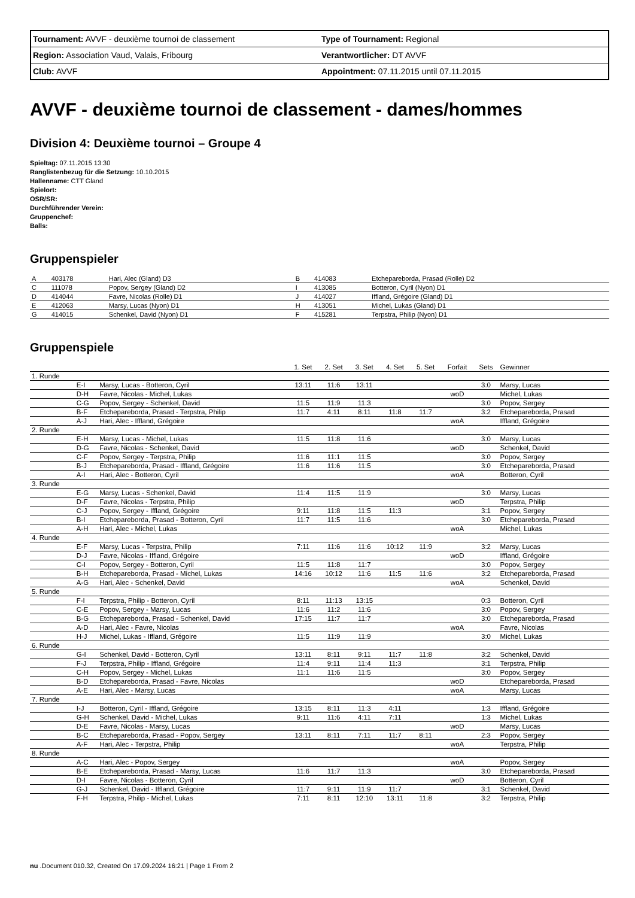| Tournament: AVVF - deuxième tournoi de classement | Type of Tournament: Regional |
| Region: Association Vaud, Valais, Fribourg | Verantwortlicher: DT AVVF |
| Club: AVVF | Appointment: 07.11.2015 until 07.11.2015 |
AVVF - deuxième tournoi de classement - dames/hommes
Division 4: Deuxième tournoi – Groupe 4
Spieltag: 07.11.2015 13:30
Ranglistenbezug für die Setzung: 10.10.2015
Hallenname: CTT Gland
Spielort:
OSR/SR:
Durchführender Verein:
Gruppenchef:
Balls:
Gruppenspieler
| A | 403178 | Hari, Alec (Gland) D3 | B | 414083 | Etchepareborda, Prasad (Rolle) D2 |
| C | 111078 | Popov, Sergey (Gland) D2 | I | 413085 | Botteron, Cyril (Nyon) D1 |
| D | 414044 | Favre, Nicolas (Rolle) D1 | J | 414027 | Iffland, Grégoire (Gland) D1 |
| E | 412063 | Marsy, Lucas (Nyon) D1 | H | 413051 | Michel, Lukas (Gland) D1 |
| G | 414015 | Schenkel, David (Nyon) D1 | F | 415281 | Terpstra, Philip (Nyon) D1 |
Gruppenspiele
| | | | 1. Set | 2. Set | 3. Set | 4. Set | 5. Set | Forfait | Sets | Gewinner |
| --- | --- | --- | --- | --- | --- | --- | --- | --- | --- | --- |
| 1. Runde | | | | | | | | | | |
| | E-I | Marsy, Lucas - Botteron, Cyril | 13:11 | 11:6 | 13:11 | | | | 3:0 | Marsy, Lucas |
| | D-H | Favre, Nicolas - Michel, Lukas | | | | | | woD | | Michel, Lukas |
| | C-G | Popov, Sergey - Schenkel, David | 11:5 | 11:9 | 11:3 | | | | 3:0 | Popov, Sergey |
| | B-F | Etchepareborda, Prasad - Terpstra, Philip | 11:7 | 4:11 | 8:11 | 11:8 | 11:7 | | 3:2 | Etchepareborda, Prasad |
| | A-J | Hari, Alec - Iffland, Grégoire | | | | | | woA | | Iffland, Grégoire |
| 2. Runde | | | | | | | | | | |
| | E-H | Marsy, Lucas - Michel, Lukas | 11:5 | 11:8 | 11:6 | | | | 3:0 | Marsy, Lucas |
| | D-G | Favre, Nicolas - Schenkel, David | | | | | | woD | | Schenkel, David |
| | C-F | Popov, Sergey - Terpstra, Philip | 11:6 | 11:1 | 11:5 | | | | 3:0 | Popov, Sergey |
| | B-J | Etchepareborda, Prasad - Iffland, Grégoire | 11:6 | 11:6 | 11:5 | | | | 3:0 | Etchepareborda, Prasad |
| | A-I | Hari, Alec - Botteron, Cyril | | | | | | woA | | Botteron, Cyril |
| 3. Runde | | | | | | | | | | |
| | E-G | Marsy, Lucas - Schenkel, David | 11:4 | 11:5 | 11:9 | | | | 3:0 | Marsy, Lucas |
| | D-F | Favre, Nicolas - Terpstra, Philip | | | | | | woD | | Terpstra, Philip |
| | C-J | Popov, Sergey - Iffland, Grégoire | 9:11 | 11:8 | 11:5 | 11:3 | | | 3:1 | Popov, Sergey |
| | B-I | Etchepareborda, Prasad - Botteron, Cyril | 11:7 | 11:5 | 11:6 | | | | 3:0 | Etchepareborda, Prasad |
| | A-H | Hari, Alec - Michel, Lukas | | | | | | woA | | Michel, Lukas |
| 4. Runde | | | | | | | | | | |
| | E-F | Marsy, Lucas - Terpstra, Philip | 7:11 | 11:6 | 11:6 | 10:12 | 11:9 | | 3:2 | Marsy, Lucas |
| | D-J | Favre, Nicolas - Iffland, Grégoire | | | | | | woD | | Iffland, Grégoire |
| | C-I | Popov, Sergey - Botteron, Cyril | 11:5 | 11:8 | 11:7 | | | | 3:0 | Popov, Sergey |
| | B-H | Etchepareborda, Prasad - Michel, Lukas | 14:16 | 10:12 | 11:6 | 11:5 | 11:6 | | 3:2 | Etchepareborda, Prasad |
| | A-G | Hari, Alec - Schenkel, David | | | | | | woA | | Schenkel, David |
| 5. Runde | | | | | | | | | | |
| | F-I | Terpstra, Philip - Botteron, Cyril | 8:11 | 11:13 | 13:15 | | | | 0:3 | Botteron, Cyril |
| | C-E | Popov, Sergey - Marsy, Lucas | 11:6 | 11:2 | 11:6 | | | | 3:0 | Popov, Sergey |
| | B-G | Etchepareborda, Prasad - Schenkel, David | 17:15 | 11:7 | 11:7 | | | | 3:0 | Etchepareborda, Prasad |
| | A-D | Hari, Alec - Favre, Nicolas | | | | | | woA | | Favre, Nicolas |
| | H-J | Michel, Lukas - Iffland, Grégoire | 11:5 | 11:9 | 11:9 | | | | 3:0 | Michel, Lukas |
| 6. Runde | | | | | | | | | | |
| | G-I | Schenkel, David - Botteron, Cyril | 13:11 | 8:11 | 9:11 | 11:7 | 11:8 | | 3:2 | Schenkel, David |
| | F-J | Terpstra, Philip - Iffland, Grégoire | 11:4 | 9:11 | 11:4 | 11:3 | | | 3:1 | Terpstra, Philip |
| | C-H | Popov, Sergey - Michel, Lukas | 11:1 | 11:6 | 11:5 | | | | 3:0 | Popov, Sergey |
| | B-D | Etchepareborda, Prasad - Favre, Nicolas | | | | | | woD | | Etchepareborda, Prasad |
| | A-E | Hari, Alec - Marsy, Lucas | | | | | | woA | | Marsy, Lucas |
| 7. Runde | | | | | | | | | | |
| | I-J | Botteron, Cyril - Iffland, Grégoire | 13:15 | 8:11 | 11:3 | 4:11 | | | 1:3 | Iffland, Grégoire |
| | G-H | Schenkel, David - Michel, Lukas | 9:11 | 11:6 | 4:11 | 7:11 | | | 1:3 | Michel, Lukas |
| | D-E | Favre, Nicolas - Marsy, Lucas | | | | | | woD | | Marsy, Lucas |
| | B-C | Etchepareborda, Prasad - Popov, Sergey | 13:11 | 8:11 | 7:11 | 11:7 | 8:11 | | 2:3 | Popov, Sergey |
| | A-F | Hari, Alec - Terpstra, Philip | | | | | | woA | | Terpstra, Philip |
| 8. Runde | | | | | | | | | | |
| | A-C | Hari, Alec - Popov, Sergey | | | | | | woA | | Popov, Sergey |
| | B-E | Etchepareborda, Prasad - Marsy, Lucas | 11:6 | 11:7 | 11:3 | | | | 3:0 | Etchepareborda, Prasad |
| | D-I | Favre, Nicolas - Botteron, Cyril | | | | | | woD | | Botteron, Cyril |
| | G-J | Schenkel, David - Iffland, Grégoire | 11:7 | 9:11 | 11:9 | 11:7 | | | 3:1 | Schenkel, David |
| | F-H | Terpstra, Philip - Michel, Lukas | 7:11 | 8:11 | 12:10 | 13:11 | 11:8 | | 3:2 | Terpstra, Philip |
nu .Document 010.32, Created On 17.09.2024 16:21 | Page 1 From 2